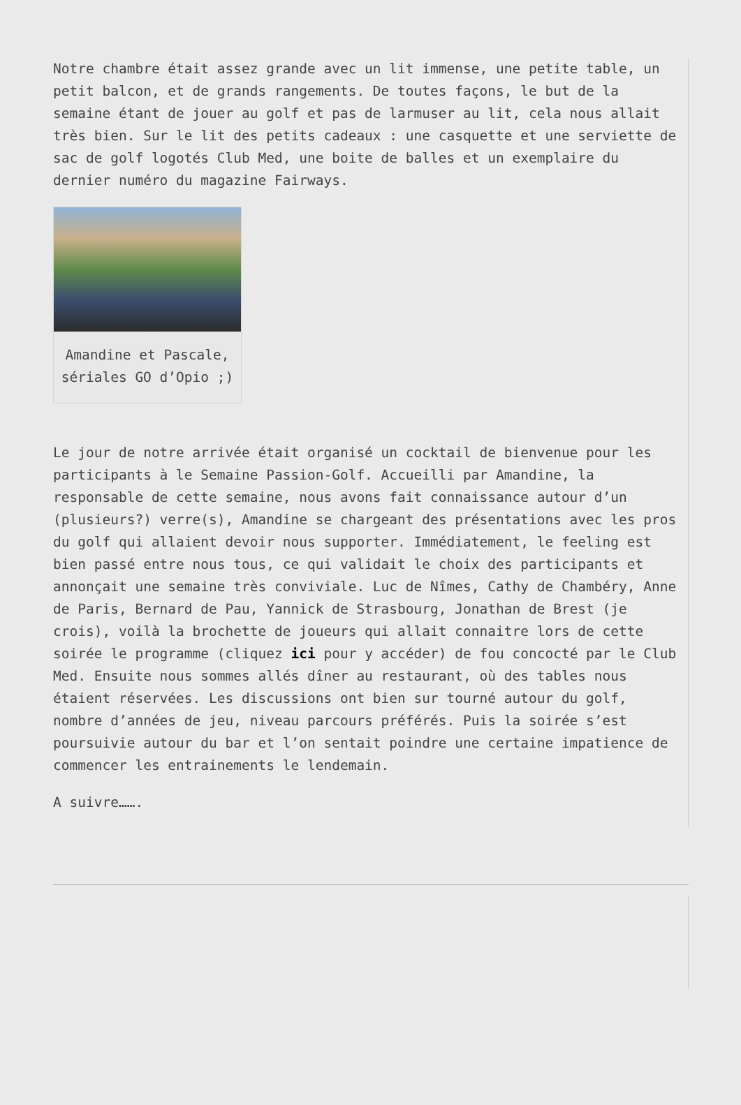Notre chambre était assez grande avec un lit immense, une petite table, un petit balcon, et de grands rangements. De toutes façons, le but de la semaine étant de jouer au golf et pas de larmuser au lit, cela nous allait très bien. Sur le lit des petits cadeaux : une casquette et une serviette de sac de golf logotés Club Med, une boite de balles et un exemplaire du dernier numéro du magazine Fairways.
Amandine et Pascale, sériales GO d’Opio ;)
Le jour de notre arrivée était organisé un cocktail de bienvenue pour les participants à le Semaine Passion-Golf. Accueilli par Amandine, la responsable de cette semaine, nous avons fait connaissance autour d’un (plusieurs?) verre(s), Amandine se chargeant des présentations avec les pros du golf qui allaient devoir nous supporter. Immédiatement, le feeling est bien passé entre nous tous, ce qui validait le choix des participants et annonçait une semaine très conviviale. Luc de Nîmes, Cathy de Chambéry, Anne de Paris, Bernard de Pau, Yannick de Strasbourg, Jonathan de Brest (je crois), voilà la brochette de joueurs qui allait connaitre lors de cette soirée le programme (cliquez ici pour y accéder) de fou concocté par le Club Med. Ensuite nous sommes allés dîner au restaurant, où des tables nous étaient réservées. Les discussions ont bien sur tourné autour du golf, nombre d’années de jeu, niveau parcours préférés. Puis la soirée s’est poursuivie autour du bar et l’on sentait poindre une certaine impatience de commencer les entrainements le lendemain.
A suivre…….